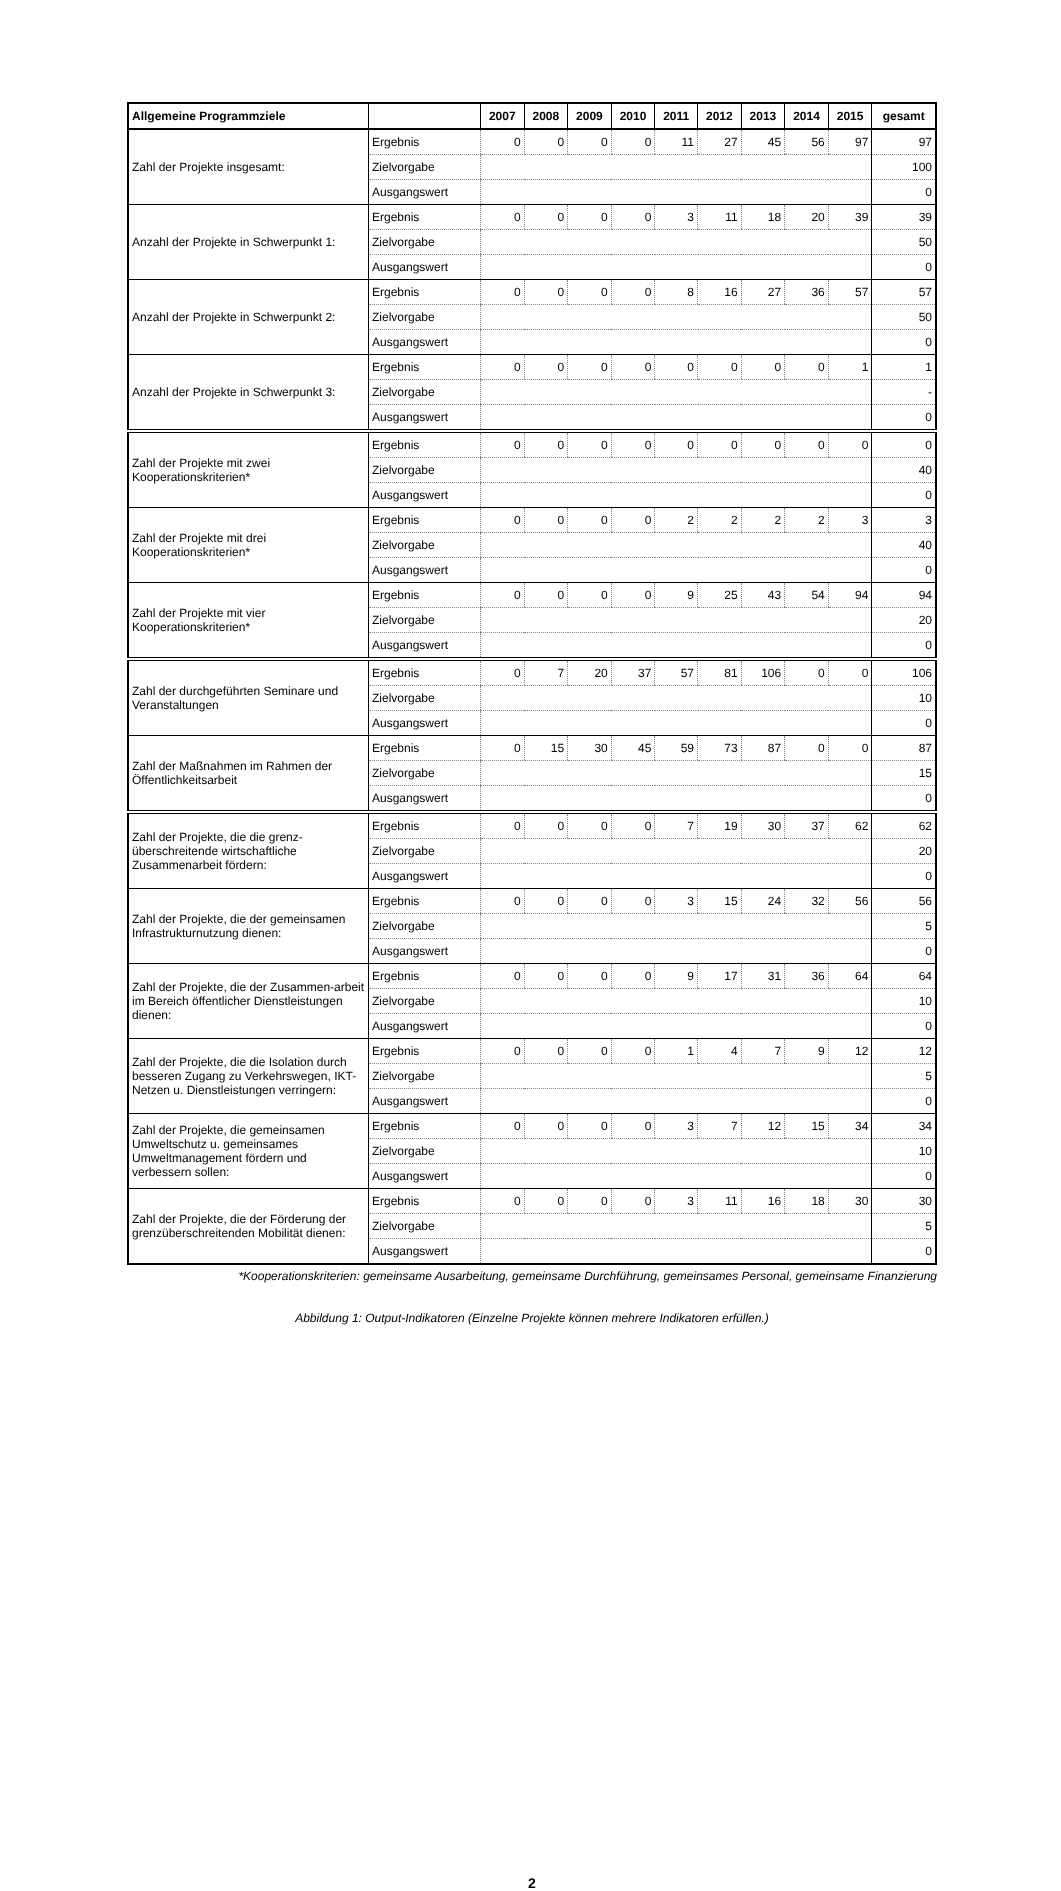| Allgemeine Programmziele | | 2007 | 2008 | 2009 | 2010 | 2011 | 2012 | 2013 | 2014 | 2015 | gesamt |
| --- | --- | --- | --- | --- | --- | --- | --- | --- | --- | --- | --- |
| Zahl der Projekte insgesamt: | Ergebnis | 0 | 0 | 0 | 0 | 11 | 27 | 45 | 56 | 97 | 97 |
| | Zielvorgabe | | | | | | | | | | 100 |
| | Ausgangswert | | | | | | | | | | 0 |
| Anzahl der Projekte in Schwerpunkt 1: | Ergebnis | 0 | 0 | 0 | 0 | 3 | 11 | 18 | 20 | 39 | 39 |
| | Zielvorgabe | | | | | | | | | | 50 |
| | Ausgangswert | | | | | | | | | | 0 |
| Anzahl der Projekte in Schwerpunkt 2: | Ergebnis | 0 | 0 | 0 | 0 | 8 | 16 | 27 | 36 | 57 | 57 |
| | Zielvorgabe | | | | | | | | | | 50 |
| | Ausgangswert | | | | | | | | | | 0 |
| Anzahl der Projekte in Schwerpunkt 3: | Ergebnis | 0 | 0 | 0 | 0 | 0 | 0 | 0 | 0 | 1 | 1 |
| | Zielvorgabe | | | | | | | | | | - |
| | Ausgangswert | | | | | | | | | | 0 |
| Zahl der Projekte mit zwei Kooperationskriterien* | Ergebnis | 0 | 0 | 0 | 0 | 0 | 0 | 0 | 0 | 0 | 0 |
| | Zielvorgabe | | | | | | | | | | 40 |
| | Ausgangswert | | | | | | | | | | 0 |
| Zahl der Projekte mit drei Kooperationskriterien* | Ergebnis | 0 | 0 | 0 | 0 | 2 | 2 | 2 | 2 | 3 | 3 |
| | Zielvorgabe | | | | | | | | | | 40 |
| | Ausgangswert | | | | | | | | | | 0 |
| Zahl der Projekte mit vier Kooperationskriterien* | Ergebnis | 0 | 0 | 0 | 0 | 9 | 25 | 43 | 54 | 94 | 94 |
| | Zielvorgabe | | | | | | | | | | 20 |
| | Ausgangswert | | | | | | | | | | 0 |
| Zahl der durchgeführten Seminare und Veranstaltungen | Ergebnis | 0 | 7 | 20 | 37 | 57 | 81 | 106 | 0 | 0 | 106 |
| | Zielvorgabe | | | | | | | | | | 10 |
| | Ausgangswert | | | | | | | | | | 0 |
| Zahl der Maßnahmen im Rahmen der Öffentlichkeitsarbeit | Ergebnis | 0 | 15 | 30 | 45 | 59 | 73 | 87 | 0 | 0 | 87 |
| | Zielvorgabe | | | | | | | | | | 15 |
| | Ausgangswert | | | | | | | | | | 0 |
| Zahl der Projekte, die die grenz-überschreitende wirtschaftliche Zusammenarbeit fördern: | Ergebnis | 0 | 0 | 0 | 0 | 7 | 19 | 30 | 37 | 62 | 62 |
| | Zielvorgabe | | | | | | | | | | 20 |
| | Ausgangswert | | | | | | | | | | 0 |
| Zahl der Projekte, die der gemeinsamen Infrastrukturnutzung dienen: | Ergebnis | 0 | 0 | 0 | 0 | 3 | 15 | 24 | 32 | 56 | 56 |
| | Zielvorgabe | | | | | | | | | | 5 |
| | Ausgangswert | | | | | | | | | | 0 |
| Zahl der Projekte, die der Zusammen-arbeit im Bereich öffentlicher Dienstleistungen dienen: | Ergebnis | 0 | 0 | 0 | 0 | 9 | 17 | 31 | 36 | 64 | 64 |
| | Zielvorgabe | | | | | | | | | | 10 |
| | Ausgangswert | | | | | | | | | | 0 |
| Zahl der Projekte, die die Isolation durch besseren Zugang zu Verkehrswegen, IKT-Netzen u. Dienstleistungen verringern: | Ergebnis | 0 | 0 | 0 | 0 | 1 | 4 | 7 | 9 | 12 | 12 |
| | Zielvorgabe | | | | | | | | | | 5 |
| | Ausgangswert | | | | | | | | | | 0 |
| Zahl der Projekte, die gemeinsamen Umweltschutz u. gemeinsames Umweltmanagement fördern und verbessern sollen: | Ergebnis | 0 | 0 | 0 | 0 | 3 | 7 | 12 | 15 | 34 | 34 |
| | Zielvorgabe | | | | | | | | | | 10 |
| | Ausgangswert | | | | | | | | | | 0 |
| Zahl der Projekte, die der Förderung der grenzüberschreitenden Mobilität dienen: | Ergebnis | 0 | 0 | 0 | 0 | 3 | 11 | 16 | 18 | 30 | 30 |
| | Zielvorgabe | | | | | | | | | | 5 |
| | Ausgangswert | | | | | | | | | | 0 |
*Kooperationskriterien: gemeinsame Ausarbeitung, gemeinsame Durchführung, gemeinsames Personal, gemeinsame Finanzierung
Abbildung 1: Output-Indikatoren (Einzelne Projekte können mehrere Indikatoren erfüllen.)
2